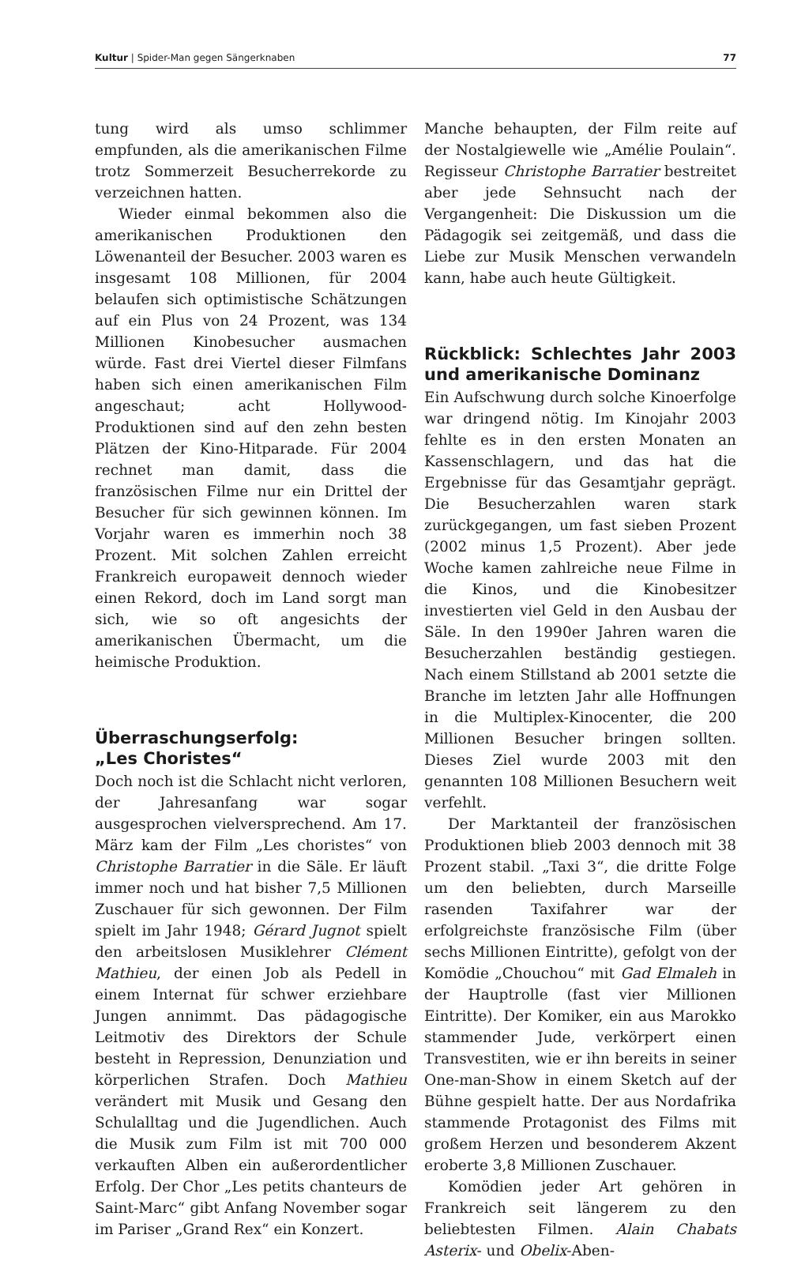Kultur | Spider-Man gegen Sängerknaben 77
tung wird als umso schlimmer empfunden, als die amerikanischen Filme trotz Sommerzeit Besucherrekorde zu verzeichnen hatten.
Wieder einmal bekommen also die amerikanischen Produktionen den Löwenanteil der Besucher. 2003 waren es insgesamt 108 Millionen, für 2004 belaufen sich optimistische Schätzungen auf ein Plus von 24 Prozent, was 134 Millionen Kinobesucher ausmachen würde. Fast drei Viertel dieser Filmfans haben sich einen amerikanischen Film angeschaut; acht Hollywood-Produktionen sind auf den zehn besten Plätzen der Kino-Hitparade. Für 2004 rechnet man damit, dass die französischen Filme nur ein Drittel der Besucher für sich gewinnen können. Im Vorjahr waren es immerhin noch 38 Prozent. Mit solchen Zahlen erreicht Frankreich europaweit dennoch wieder einen Rekord, doch im Land sorgt man sich, wie so oft angesichts der amerikanischen Übermacht, um die heimische Produktion.
Überraschungserfolg:
„Les Choristes“
Doch noch ist die Schlacht nicht verloren, der Jahresanfang war sogar ausgesprochen vielversprechend. Am 17. März kam der Film „Les choristes“ von Christophe Barratier in die Säle. Er läuft immer noch und hat bisher 7,5 Millionen Zuschauer für sich gewonnen. Der Film spielt im Jahr 1948; Gérard Jugnot spielt den arbeitslosen Musiklehrer Clément Mathieu, der einen Job als Pedell in einem Internat für schwer erziehbare Jungen annimmt. Das pädagogische Leitmotiv des Direktors der Schule besteht in Repression, Denunziation und körperlichen Strafen. Doch Mathieu verändert mit Musik und Gesang den Schulalltag und die Jugendlichen. Auch die Musik zum Film ist mit 700 000 verkauften Alben ein außerordentlicher Erfolg. Der Chor „Les petits chanteurs de Saint-Marc“ gibt Anfang November sogar im Pariser „Grand Rex“ ein Konzert.
Manche behaupten, der Film reite auf der Nostalgiewelle wie „Amélie Poulain“. Regisseur Christophe Barratier bestreitet aber jede Sehnsucht nach der Vergangenheit: Die Diskussion um die Pädagogik sei zeitgemäß, und dass die Liebe zur Musik Menschen verwandeln kann, habe auch heute Gültigkeit.
Rückblick: Schlechtes Jahr 2003 und amerikanische Dominanz
Ein Aufschwung durch solche Kinoerfolge war dringend nötig. Im Kinojahr 2003 fehlte es in den ersten Monaten an Kassenschlagern, und das hat die Ergebnisse für das Gesamtjahr geprägt. Die Besucherzahlen waren stark zurückgegangen, um fast sieben Prozent (2002 minus 1,5 Prozent). Aber jede Woche kamen zahlreiche neue Filme in die Kinos, und die Kinobesitzer investierten viel Geld in den Ausbau der Säle. In den 1990er Jahren waren die Besucherzahlen beständig gestiegen. Nach einem Stillstand ab 2001 setzte die Branche im letzten Jahr alle Hoffnungen in die Multiplex-Kinocenter, die 200 Millionen Besucher bringen sollten. Dieses Ziel wurde 2003 mit den genannten 108 Millionen Besuchern weit verfehlt.
Der Marktanteil der französischen Produktionen blieb 2003 dennoch mit 38 Prozent stabil. „Taxi 3“, die dritte Folge um den beliebten, durch Marseille rasenden Taxifahrer war der erfolgreichste französische Film (über sechs Millionen Eintritte), gefolgt von der Komödie „Chouchou“ mit Gad Elmaleh in der Hauptrolle (fast vier Millionen Eintritte). Der Komiker, ein aus Marokko stammender Jude, verkörpert einen Transvestiten, wie er ihn bereits in seiner One-man-Show in einem Sketch auf der Bühne gespielt hatte. Der aus Nordafrika stammende Protagonist des Films mit großem Herzen und besonderem Akzent eroberte 3,8 Millionen Zuschauer.
Komödien jeder Art gehören in Frankreich seit längerem zu den beliebtesten Filmen. Alain Chabats Asterix- und Obelix-Aben-